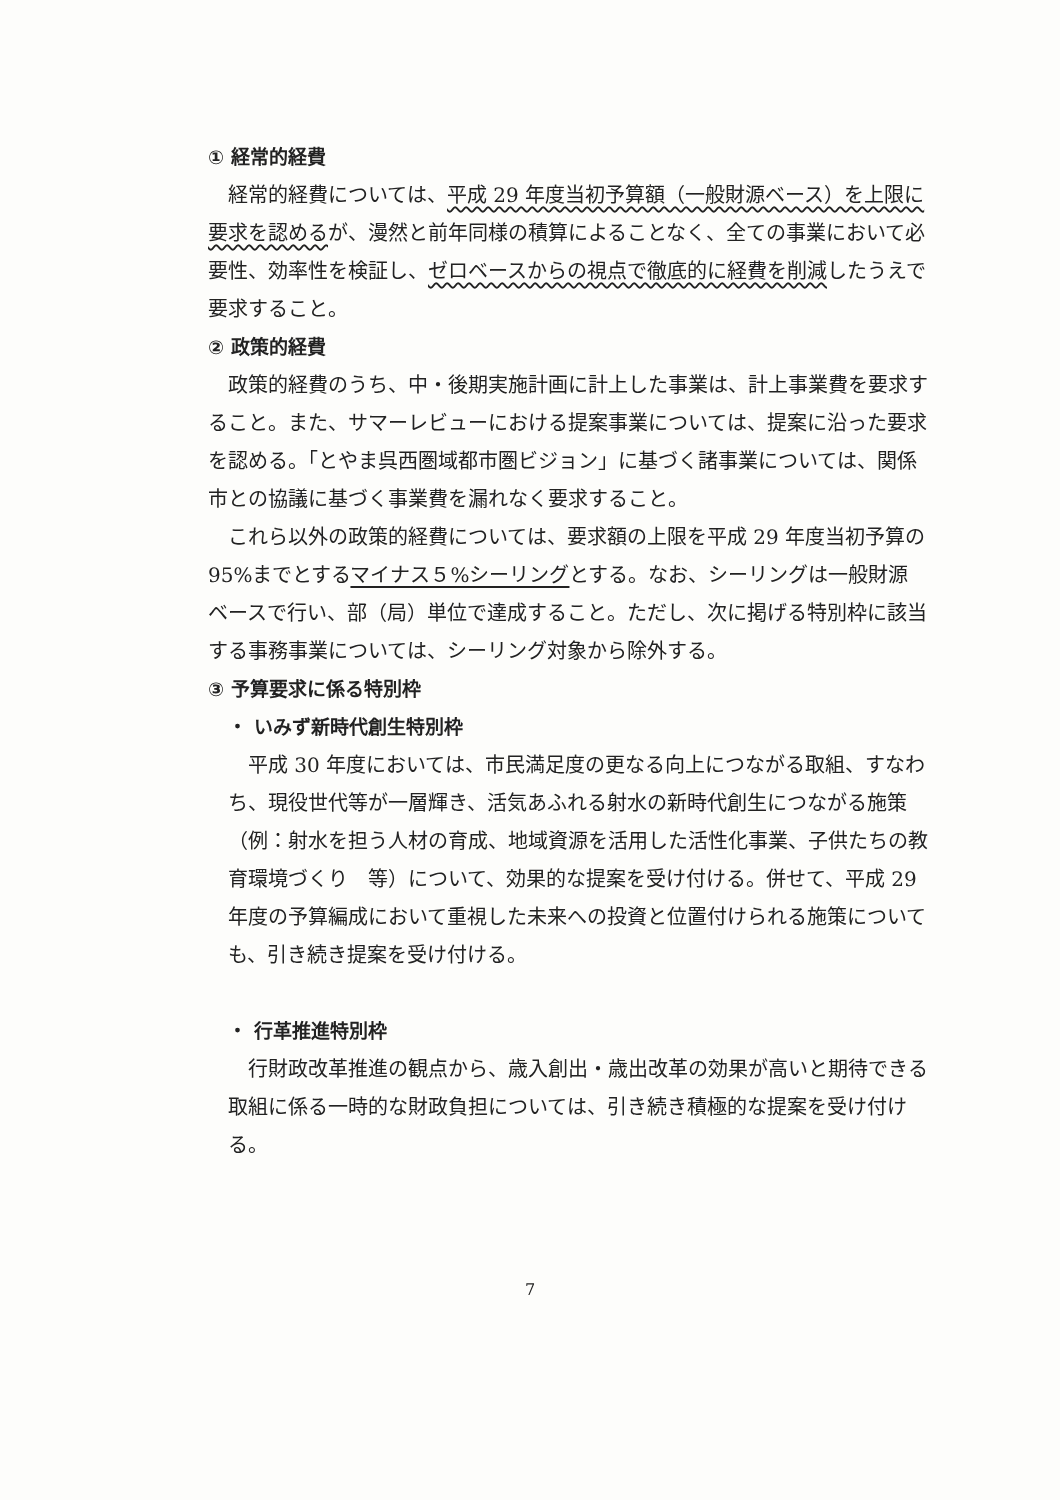① 経常的経費
経常的経費については、平成 29 年度当初予算額（一般財源ベース）を上限に要求を認めるが、漫然と前年同様の積算によることなく、全ての事業において必要性、効率性を検証し、ゼロベースからの視点で徹底的に経費を削減したうえで要求すること。
② 政策的経費
政策的経費のうち、中・後期実施計画に計上した事業は、計上事業費を要求すること。また、サマーレビューにおける提案事業については、提案に沿った要求を認める。「とやま呉西圏域都市圏ビジョン」に基づく諸事業については、関係市との協議に基づく事業費を漏れなく要求すること。
これら以外の政策的経費については、要求額の上限を平成 29 年度当初予算の 95%までとするマイナス５%シーリングとする。なお、シーリングは一般財源ベースで行い、部（局）単位で達成すること。ただし、次に掲げる特別枠に該当する事務事業については、シーリング対象から除外する。
③ 予算要求に係る特別枠
・ いみず新時代創生特別枠
平成 30 年度においては、市民満足度の更なる向上につながる取組、すなわち、現役世代等が一層輝き、活気あふれる射水の新時代創生につながる施策（例：射水を担う人材の育成、地域資源を活用した活性化事業、子供たちの教育環境づくり　等）について、効果的な提案を受け付ける。併せて、平成 29 年度の予算編成において重視した未来への投資と位置付けられる施策についても、引き続き提案を受け付ける。
・ 行革推進特別枠
行財政改革推進の観点から、歳入創出・歳出改革の効果が高いと期待できる取組に係る一時的な財政負担については、引き続き積極的な提案を受け付ける。
7